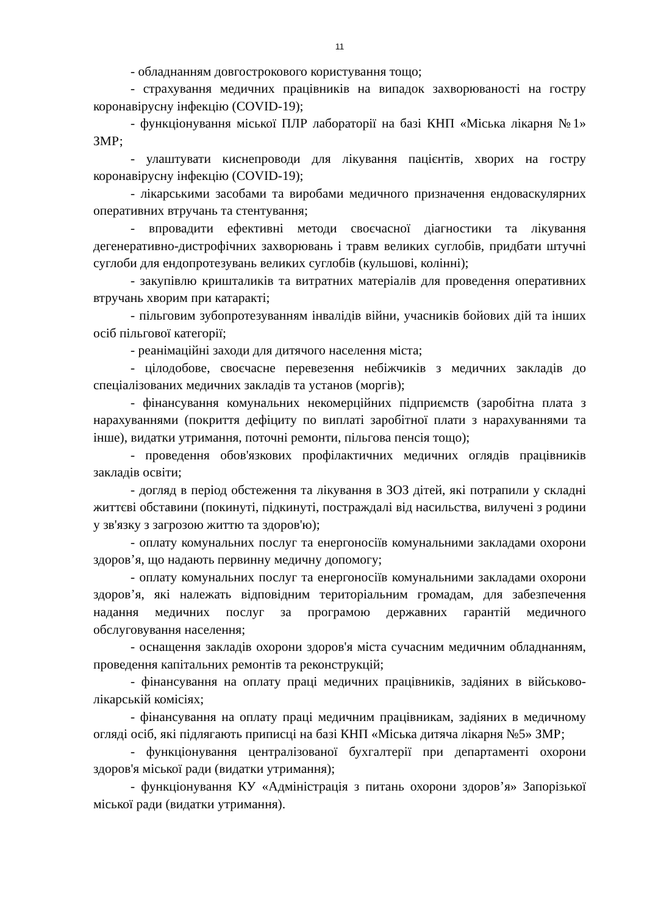11
- обладнанням довгострокового користування тощо;
- страхування медичних працівників на випадок захворюваності на гостру коронавірусну інфекцію (COVID-19);
- функціонування міської ПЛР лабораторії на базі КНП «Міська лікарня №1» ЗМР;
- улаштувати киснепроводи для лікування пацієнтів, хворих на гостру коронавірусну інфекцію (COVID-19);
- лікарськими засобами та виробами медичного призначення ендоваскулярних оперативних втручань та стентування;
- впровадити ефективні методи своєчасної діагностики та лікування дегенеративно-дистрофічних захворювань і травм великих суглобів, придбати штучні суглоби для ендопротезувань великих суглобів (кульшові, колінні);
- закупівлю кришталиків та витратних матеріалів для проведення оперативних втручань хворим при катаракті;
- пільговим зубопротезуванням інвалідів війни, учасників бойових дій та інших осіб пільгової категорії;
- реанімаційні заходи для дитячого населення міста;
- цілодобове, своєчасне перевезення небіжчиків з медичних закладів до спеціалізованих медичних закладів та установ (моргів);
- фінансування комунальних некомерційних підприємств (заробітна плата з нарахуваннями (покриття дефіциту по виплаті заробітної плати з нарахуваннями та інше), видатки утримання, поточні ремонти, пільгова пенсія тощо);
- проведення обов'язкових профілактичних медичних оглядів працівників закладів освіти;
- догляд в період обстеження та лікування в ЗОЗ дітей, які потрапили у складні життєві обставини (покинуті, підкинуті, постраждалі від насильства, вилучені з родини у зв'язку з загрозою життю та здоров'ю);
- оплату комунальних послуг та енергоносіїв комунальними закладами охорони здоров’я, що надають первинну медичну допомогу;
- оплату комунальних послуг та енергоносіїв комунальними закладами охорони здоров’я, які належать відповідним територіальним громадам, для забезпечення надання медичних послуг за програмою державних гарантій медичного обслуговування населення;
- оснащення закладів охорони здоров'я міста сучасним медичним обладнанням, проведення капітальних ремонтів та реконструкцій;
- фінансування на оплату праці медичних працівників, задіяних в військово-лікарській комісіях;
- фінансування на оплату праці медичним працівникам, задіяних в медичному огляді осіб, які підлягають приписці на базі КНП «Міська дитяча лікарня №5» ЗМР;
- функціонування централізованої бухгалтерії при департаменті охорони здоров'я міської ради (видатки утримання);
- функціонування КУ «Адміністрація з питань охорони здоров’я» Запорізької міської ради (видатки утримання).